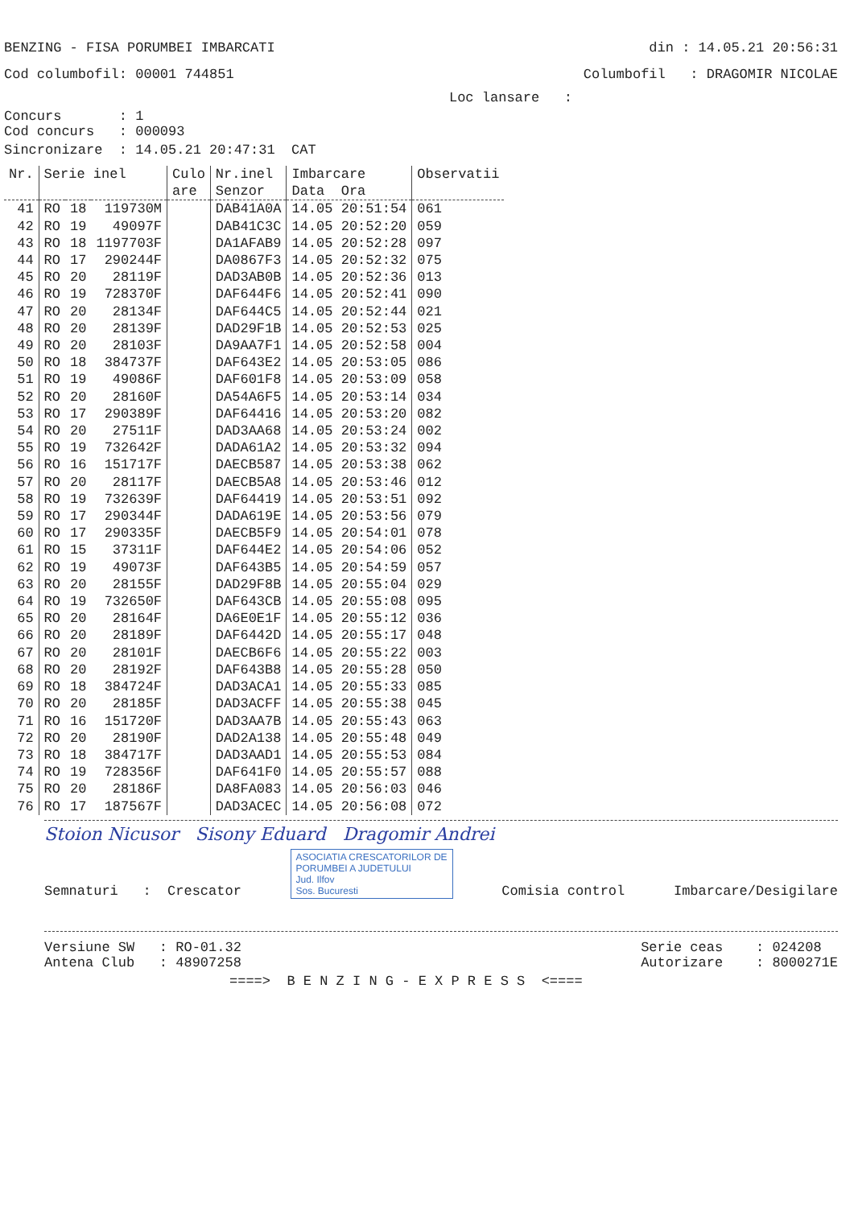BENZING - FISA PORUMBEI IMBARCATI din : 14.05.21 20:56:31
Cod columbofil: 00001 744851 Columbofil : DRAGOMIR NICOLAE
Loc lansare :
Concurs : 1
Cod concurs : 000093
Sincronizare : 14.05.21 20:47:31 CAT
| Nr. | Serie inel | | | Culo are | Nr.inel Senzor | Imbarcare Data Ora | Observatii |
| --- | --- | --- | --- | --- | --- | --- | --- |
| 41 | RO | 18 | 119730M | | DAB41A0A | 14.05 20:51:54 | 061 |
| 42 | RO | 19 | 49097F | | DAB41C3C | 14.05 20:52:20 | 059 |
| 43 | RO | 18 | 1197703F | | DA1AFAB9 | 14.05 20:52:28 | 097 |
| 44 | RO | 17 | 290244F | | DA0867F3 | 14.05 20:52:32 | 075 |
| 45 | RO | 20 | 28119F | | DAD3AB0B | 14.05 20:52:36 | 013 |
| 46 | RO | 19 | 728370F | | DAF644F6 | 14.05 20:52:41 | 090 |
| 47 | RO | 20 | 28134F | | DAF644C5 | 14.05 20:52:44 | 021 |
| 48 | RO | 20 | 28139F | | DAD29F1B | 14.05 20:52:53 | 025 |
| 49 | RO | 20 | 28103F | | DA9AA7F1 | 14.05 20:52:58 | 004 |
| 50 | RO | 18 | 384737F | | DAF643E2 | 14.05 20:53:05 | 086 |
| 51 | RO | 19 | 49086F | | DAF601F8 | 14.05 20:53:09 | 058 |
| 52 | RO | 20 | 28160F | | DA54A6F5 | 14.05 20:53:14 | 034 |
| 53 | RO | 17 | 290389F | | DAF64416 | 14.05 20:53:20 | 082 |
| 54 | RO | 20 | 27511F | | DAD3AA68 | 14.05 20:53:24 | 002 |
| 55 | RO | 19 | 732642F | | DADA61A2 | 14.05 20:53:32 | 094 |
| 56 | RO | 16 | 151717F | | DAECB587 | 14.05 20:53:38 | 062 |
| 57 | RO | 20 | 28117F | | DAECB5A8 | 14.05 20:53:46 | 012 |
| 58 | RO | 19 | 732639F | | DAF64419 | 14.05 20:53:51 | 092 |
| 59 | RO | 17 | 290344F | | DADA619E | 14.05 20:53:56 | 079 |
| 60 | RO | 17 | 290335F | | DAECB5F9 | 14.05 20:54:01 | 078 |
| 61 | RO | 15 | 37311F | | DAF644E2 | 14.05 20:54:06 | 052 |
| 62 | RO | 19 | 49073F | | DAF643B5 | 14.05 20:54:59 | 057 |
| 63 | RO | 20 | 28155F | | DAD29F8B | 14.05 20:55:04 | 029 |
| 64 | RO | 19 | 732650F | | DAF643CB | 14.05 20:55:08 | 095 |
| 65 | RO | 20 | 28164F | | DA6E0E1F | 14.05 20:55:12 | 036 |
| 66 | RO | 20 | 28189F | | DAF6442D | 14.05 20:55:17 | 048 |
| 67 | RO | 20 | 28101F | | DAECB6F6 | 14.05 20:55:22 | 003 |
| 68 | RO | 20 | 28192F | | DAF643B8 | 14.05 20:55:28 | 050 |
| 69 | RO | 18 | 384724F | | DAD3ACA1 | 14.05 20:55:33 | 085 |
| 70 | RO | 20 | 28185F | | DAD3ACFF | 14.05 20:55:38 | 045 |
| 71 | RO | 16 | 151720F | | DAD3AA7B | 14.05 20:55:43 | 063 |
| 72 | RO | 20 | 28190F | | DAD2A138 | 14.05 20:55:48 | 049 |
| 73 | RO | 18 | 384717F | | DAD3AAD1 | 14.05 20:55:53 | 084 |
| 74 | RO | 19 | 728356F | | DAF641F0 | 14.05 20:55:57 | 088 |
| 75 | RO | 20 | 28186F | | DA8FA083 | 14.05 20:56:03 | 046 |
| 76 | RO | 17 | 187567F | | DAD3ACEC | 14.05 20:56:08 | 072 |
Stoion Nicusor Sisony Eduard Dragomir Andrei
Semnaturi : Crescator ASOCIATIA CRESCATORILOR DE
PORUMBEI A JUDETULUI
Jud. Ilfov
Sos. Bucuresti Comisia control Imbarcare/Desigilare
Versiune SW : RO-01.32
Antena Club : 48907258 Serie ceas : 024208
Autorizare : 8000271E
====> B E N Z I N G - E X P R E S S <====